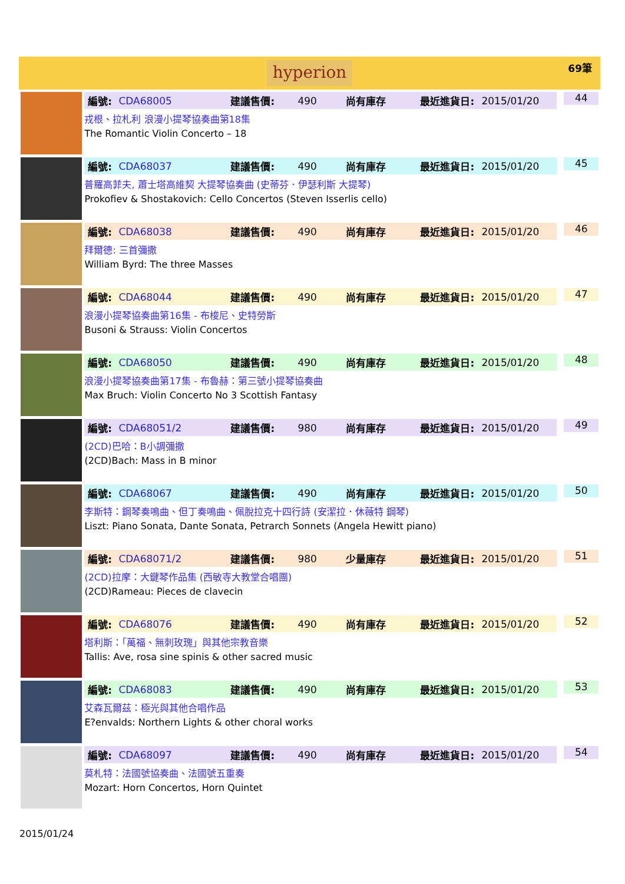hyperion
69筆
編號: CDA68005 建議售價: 490 尚有庫存 最近進貨日: 2015/01/20
戎根、拉札利 浪漫小提琴協奏曲第18集
The Romantic Violin Concerto – 18
44
編號: CDA68037 建議售價: 490 尚有庫存 最近進貨日: 2015/01/20
普羅高菲夫, 蕭士塔高維契 大提琴協奏曲 (史蒂芬．伊瑟利斯 大提琴)
Prokofiev & Shostakovich: Cello Concertos (Steven Isserlis cello)
45
編號: CDA68038 建議售價: 490 尚有庫存 最近進貨日: 2015/01/20
拜爾德: 三首彌撒
William Byrd: The three Masses
46
編號: CDA68044 建議售價: 490 尚有庫存 最近進貨日: 2015/01/20
浪漫小提琴協奏曲第16集 - 布梭尼、史特勞斯
Busoni & Strauss: Violin Concertos
47
編號: CDA68050 建議售價: 490 尚有庫存 最近進貨日: 2015/01/20
浪漫小提琴協奏曲第17集 - 布魯赫：第三號小提琴協奏曲
Max Bruch: Violin Concerto No 3 Scottish Fantasy
48
編號: CDA68051/2 建議售價: 980 尚有庫存 最近進貨日: 2015/01/20
(2CD)巴哈：B小調彌撒
(2CD)Bach: Mass in B minor
49
編號: CDA68067 建議售價: 490 尚有庫存 最近進貨日: 2015/01/20
李斯特：鋼琴奏鳴曲、但丁奏鳴曲、佩脫拉克十四行詩 (安潔拉．休薇特 鋼琴)
Liszt: Piano Sonata, Dante Sonata, Petrarch Sonnets (Angela Hewitt piano)
50
編號: CDA68071/2 建議售價: 980 少量庫存 最近進貨日: 2015/01/20
(2CD)拉摩：大鍵琴作品集 (西敏寺大教堂合唱團)
(2CD)Rameau: Pieces de clavecin
51
編號: CDA68076 建議售價: 490 尚有庫存 最近進貨日: 2015/01/20
塔利斯：「萬福、無刺玫瑰」與其他宗教音樂
Tallis: Ave, rosa sine spinis & other sacred music
52
編號: CDA68083 建議售價: 490 尚有庫存 最近進貨日: 2015/01/20
艾森瓦爾茲：極光與其他合唱作品
E?envalds: Northern Lights & other choral works
53
編號: CDA68097 建議售價: 490 尚有庫存 最近進貨日: 2015/01/20
莫札特：法國號協奏曲、法國號五重奏
Mozart: Horn Concertos, Horn Quintet
54
2015/01/24